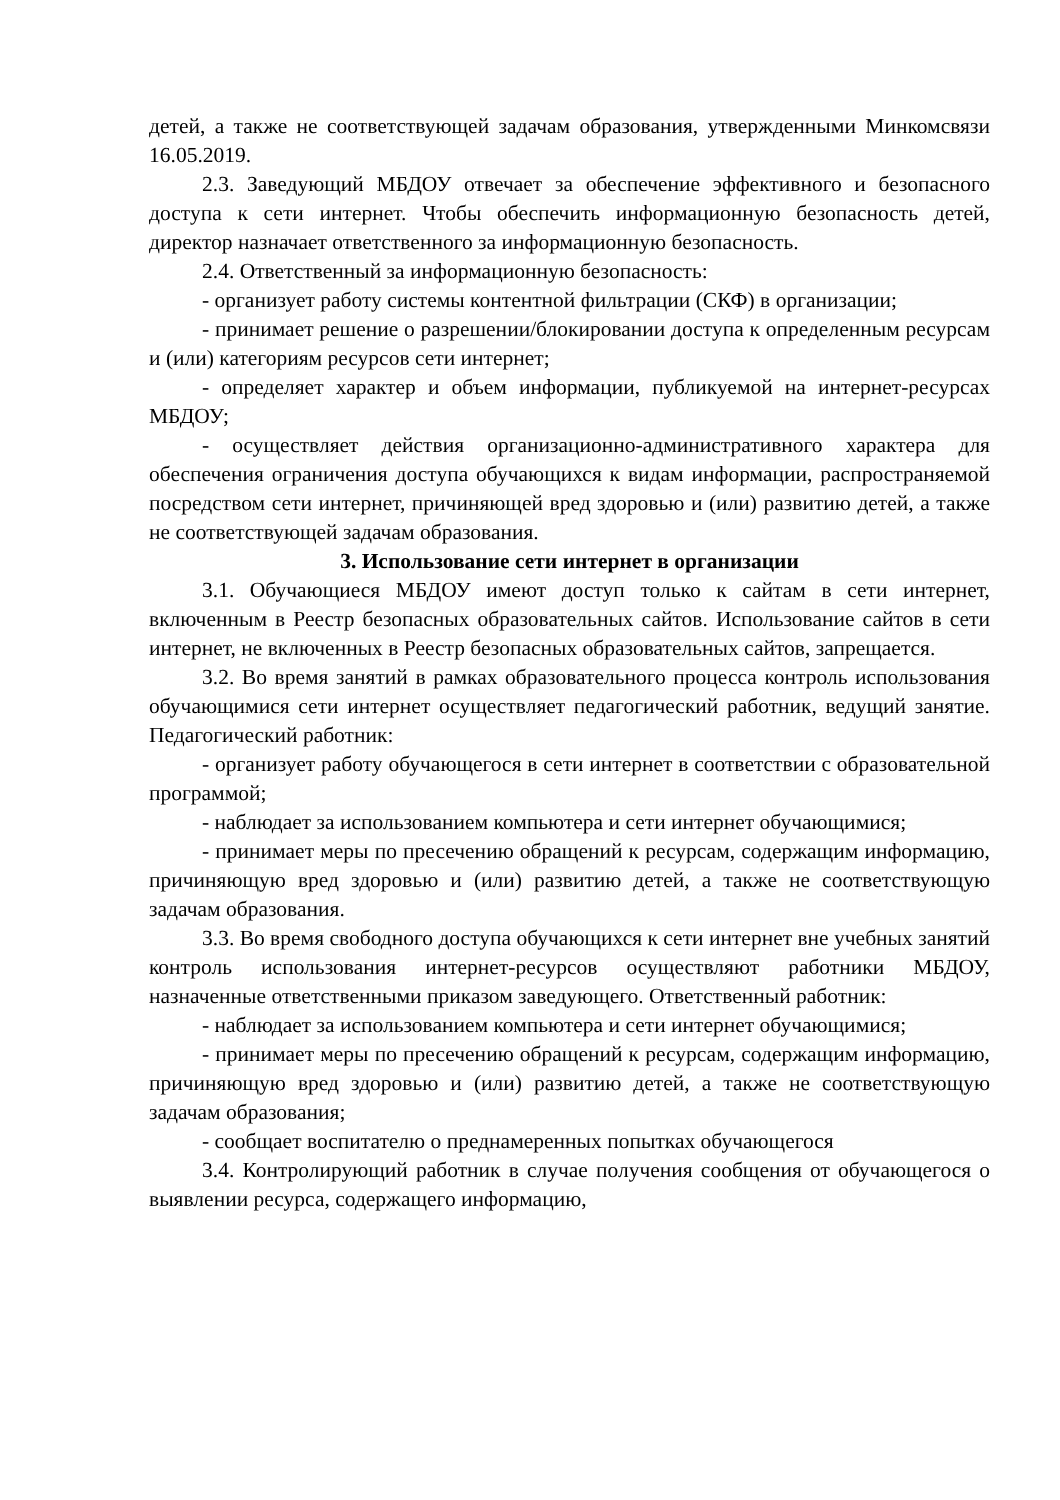детей, а также не соответствующей задачам образования, утвержденными Минкомсвязи 16.05.2019.
2.3. Заведующий МБДОУ отвечает за обеспечение эффективного и безопасного доступа к сети интернет. Чтобы обеспечить информационную безопасность детей, директор назначает ответственного за информационную безопасность.
2.4. Ответственный за информационную безопасность:
- организует работу системы контентной фильтрации (СКФ) в организации;
- принимает решение о разрешении/блокировании доступа к определенным ресурсам и (или) категориям ресурсов сети интернет;
- определяет характер и объем информации, публикуемой на интернет-ресурсах МБДОУ;
- осуществляет действия организационно-административного характера для обеспечения ограничения доступа обучающихся к видам информации, распространяемой посредством сети интернет, причиняющей вред здоровью и (или) развитию детей, а также не соответствующей задачам образования.
3. Использование сети интернет в организации
3.1. Обучающиеся МБДОУ имеют доступ только к сайтам в сети интернет, включенным в Реестр безопасных образовательных сайтов. Использование сайтов в сети интернет, не включенных в Реестр безопасных образовательных сайтов, запрещается.
3.2. Во время занятий в рамках образовательного процесса контроль использования обучающимися сети интернет осуществляет педагогический работник, ведущий занятие. Педагогический работник:
- организует работу обучающегося в сети интернет в соответствии с образовательной программой;
- наблюдает за использованием компьютера и сети интернет обучающимися;
- принимает меры по пресечению обращений к ресурсам, содержащим информацию, причиняющую вред здоровью и (или) развитию детей, а также не соответствующую задачам образования.
3.3. Во время свободного доступа обучающихся к сети интернет вне учебных занятий контроль использования интернет-ресурсов осуществляют работники МБДОУ, назначенные ответственными приказом заведующего. Ответственный работник:
- наблюдает за использованием компьютера и сети интернет обучающимися;
- принимает меры по пресечению обращений к ресурсам, содержащим информацию, причиняющую вред здоровью и (или) развитию детей, а также не соответствующую задачам образования;
- сообщает воспитателю о преднамеренных попытках обучающегося
3.4. Контролирующий работник в случае получения сообщения от обучающегося о выявлении ресурса, содержащего информацию,